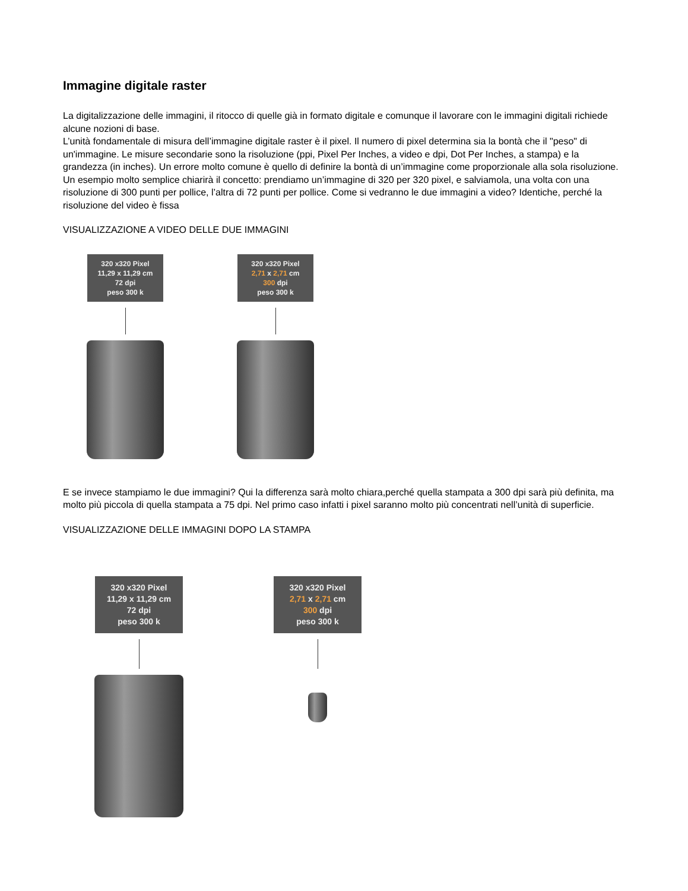Immagine digitale raster
La digitalizzazione delle immagini, il ritocco di quelle già in formato digitale e comunque il lavorare con le immagini digitali richiede alcune nozioni di base.
L’unità fondamentale di misura dell’immagine digitale raster è il pixel. Il numero di pixel determina sia la bontà che il "peso" di un'immagine. Le misure secondarie sono la risoluzione (ppi, Pixel Per Inches, a video e dpi, Dot Per Inches, a stampa) e la grandezza (in inches). Un errore molto comune è quello di definire la bontà di un’immagine come proporzionale alla sola risoluzione. Un esempio molto semplice chiarirà il concetto: prendiamo un’immagine di 320 per 320 pixel, e salviamola, una volta con una risoluzione di 300 punti per pollice, l’altra di 72 punti per pollice. Come si vedranno le due immagini a video? Identiche, perché la risoluzione del video è fissa
VISUALIZZAZIONE A VIDEO DELLE DUE IMMAGINI
320 x320 Pixel
11,29 x 11,29 cm
72 dpi
peso 300 k
320 x320 Pixel
2,71 x 2,71 cm
300 dpi
peso 300 k
E se invece stampiamo le due immagini? Qui la differenza sarà molto chiara,perché quella stampata a 300 dpi sarà più definita, ma molto più piccola di quella stampata a 75 dpi. Nel primo caso infatti i pixel saranno molto più concentrati nell’unità di superficie.
VISUALIZZAZIONE DELLE IMMAGINI DOPO LA STAMPA
320 x320 Pixel
11,29 x 11,29 cm
72 dpi
peso 300 k
320 x320 Pixel
2,71 x 2,71 cm
300 dpi
peso 300 k